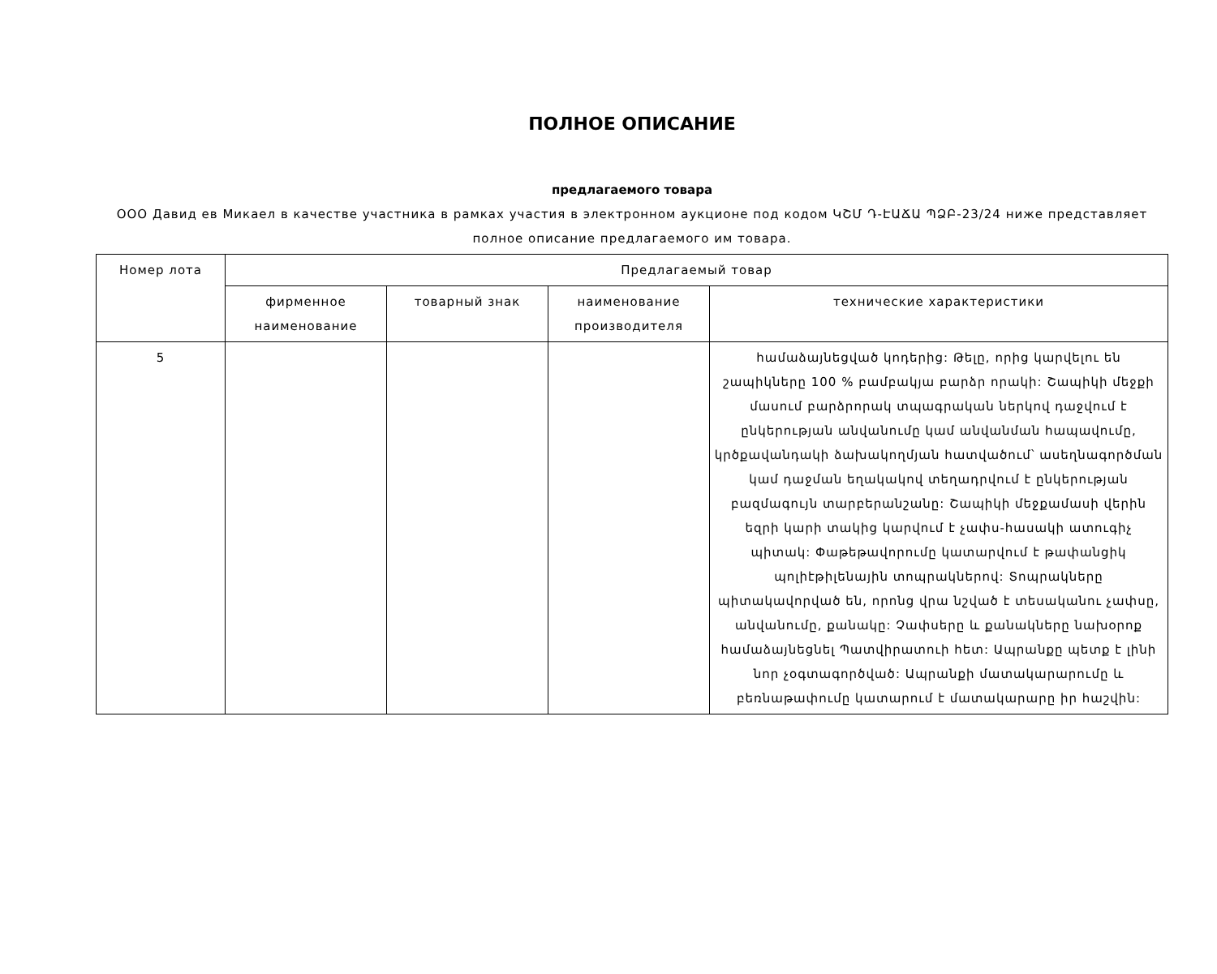ПОЛНОЕ ОПИСАНИЕ
предлагаемого товара
ООО Давид ев Микаел в качестве участника в рамках участия в электронном аукционе под кодом ԿՇՄ Դ-ԷԱՃԱ ՊՁԲ-23/24 ниже представляет полное описание предлагаемого им товара.
| Номер лота | Предлагаемый товар | | | |
| --- | --- | --- | --- | --- |
| | фирменное наименование | товарный знак | наименование производителя | технические характеристики |
| 5 | | | | համաձայնեցված կոդերից: Թելը, որից կարվելու են շապիկները 100 % բամբակյա բարձր որակի: Շապիկի մեջքի մասում բարձրորակ տպագրական ներկով դաջվում է ընկերության անվանումը կամ անվանման հապավումը, կրծքավանդակի ձախակողմյան հատվածում՝ ասեղնագործման կամ դաջման եղակակով տեղադրվում է ընկերության բազմագույն տարբերանշանը: Շապիկի մեջքամասի վերին եզրի կարի տակից կարվում է չափս-հասակի ատուգիչ պիտակ: Փաթեթավորումը կատարվում է թափանցիկ պոլիէթիլենային տոպրակներով: Տոպրակները պիտակավորված են, որոնց վրա նշված է տեսականու չափսը, անվանումը, քանակը: Չափսերը և քանակները նախօրոք համաձայնեցնել Պատվիրատուի հետ: Ապրանքը պետք է լինի նոր չօգտագործված: Ապրանքի մատակարարումը և բեռնաթափումը կատարում է մատակարարը իր հաշվին: |